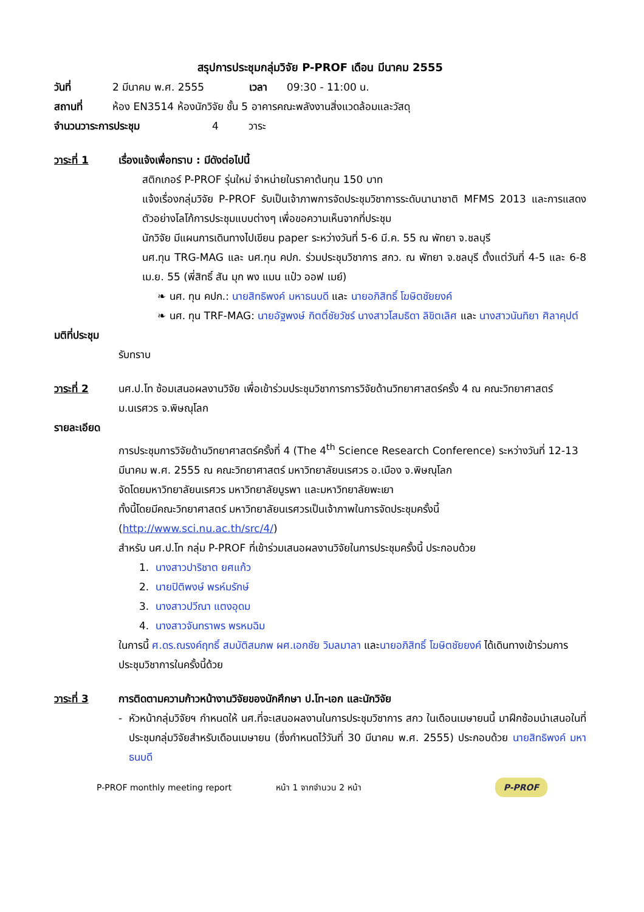สรุปการประชุมกลุ่มวิจัย P-PROF เดือน มีนาคม 2555
วันที่ 2 มีนาคม พ.ศ. 2555 เวลา 09:30 - 11:00 น.
สถานที่ ห้อง EN3514 ห้องนักวิจัย ชั้น 5 อาคารคณะพลังงานสิ่งแวดล้อมและวัสดุ
จำนวนวาระการประชุม 4 วาระ
วาระที่ 1 เรื่องแจ้งเพื่อทราบ : มีดังต่อไปนี้
สติกเกอร์ P-PROF รุ่นใหม่ จำหน่ายในราคาต้นทุน 150 บาท
แจ้งเรื่องกลุ่มวิจัย P-PROF รับเป็นเจ้าภาพการจัดประชุมวิชาการระดับนานาชาติ MFMS 2013 และการแสดงตัวอย่างโลโก้การประชุมแบบต่างๆ เพื่อขอความเห็นจากที่ประชุม
นักวิจัย มีแผนการเดินทางไปเขียน paper ระหว่างวันที่ 5-6 มี.ค. 55 ณ พัทยา จ.ชลบุรี
นศ.ทุน TRG-MAG และ นศ.ทุน คปก. ร่วมประชุมวิชาการ สกว. ณ พัทยา จ.ชลบุรี ตั้งแต่วันที่ 4-5 และ 6-8 เม.ย. 55 (พี่สิทธิ์ สัน มุก พง แมน แป๋ว ออฟ เมย์)
❧ นศ. ทุน คปก.: นายสิทธิพงค์ มหาธนบดี และ นายอภิสิทธิ์ โฆษิตชัยยงค์
❧ นศ. ทุน TRF-MAG: นายอัฐพงษ์ กิตติ์ชัยวัชร์ นางสาวโสมธิดา ลิขิตเลิศ และ นางสาวนันทิยา ศิลาคุปต์
มติที่ประชุม
รับทราบ
วาระที่ 2 นศ.ป.โท ซ้อมเสนอผลงานวิจัย เพื่อเข้าร่วมประชุมวิชาการการวิจัยด้านวิทยาศาสตร์ครั้ง 4 ณ คณะวิทยาศาสตร์ ม.นเรศวร จ.พิษณุโลก
รายละเอียด
การประชุมการวิจัยด้านวิทยาศาสตร์ครั้งที่ 4 (The 4<sup>th</sup> Science Research Conference) ระหว่างวันที่ 12-13 มีนาคม พ.ศ. 2555 ณ คณะวิทยาศาสตร์ มหาวิทยาลัยนเรศวร อ.เมือง จ.พิษณุโลก
จัดโดยมหาวิทยาลัยนเรศวร มหาวิทยาลัยบูรพา และมหาวิทยาลัยพะเยา
ทั้งนี้โดยมีคณะวิทยาศาสตร์ มหาวิทยาลัยนเรศวรเป็นเจ้าภาพในการจัดประชุมครั้งนี้ (http://www.sci.nu.ac.th/src/4/)
สำหรับ นศ.ป.โท กลุ่ม P-PROF ที่เข้าร่วมเสนอผลงานวิจัยในการประชุมครั้งนี้ ประกอบด้วย
1. นางสาวปาริชาต ยศแก้ว
2. นายปิติพงษ์ พรห์มรักษ์
3. นางสาวปวีณา แตงอุดม
4. นางสาวจันทราพร พรหมฉิม
ในการนี้ ศ.ดร.ณรงค์ฤทธิ์ สมบัติสมภพ ผศ.เอกชัย วิมลมาลา และนายอภิสิทธิ์ โฆษิตชัยยงค์ ได้เดินทางเข้าร่วมการประชุมวิชาการในครั้งนี้ด้วย
วาระที่ 3 การติดตามความก้าวหน้างานวิจัยของนักศึกษา ป.โท-เอก และนักวิจัย
- หัวหน้ากลุ่มวิจัยฯ กำหนดให้ นศ.ที่จะเสนอผลงานในการประชุมวิชาการ สกว ในเดือนเมษายนนี้ มาฝึกซ้อมนำเสนอในที่ประชุมกลุ่มวิจัยสำหรับเดือนเมษายน (ซึ่งกำหนดไว้วันที่ 30 มีนาคม พ.ศ. 2555) ประกอบด้วย นายสิทธิพงค์ มหาธนบดี
P-PROF monthly meeting report หน้า 1 จากจำนวน 2 หน้า P-PROF